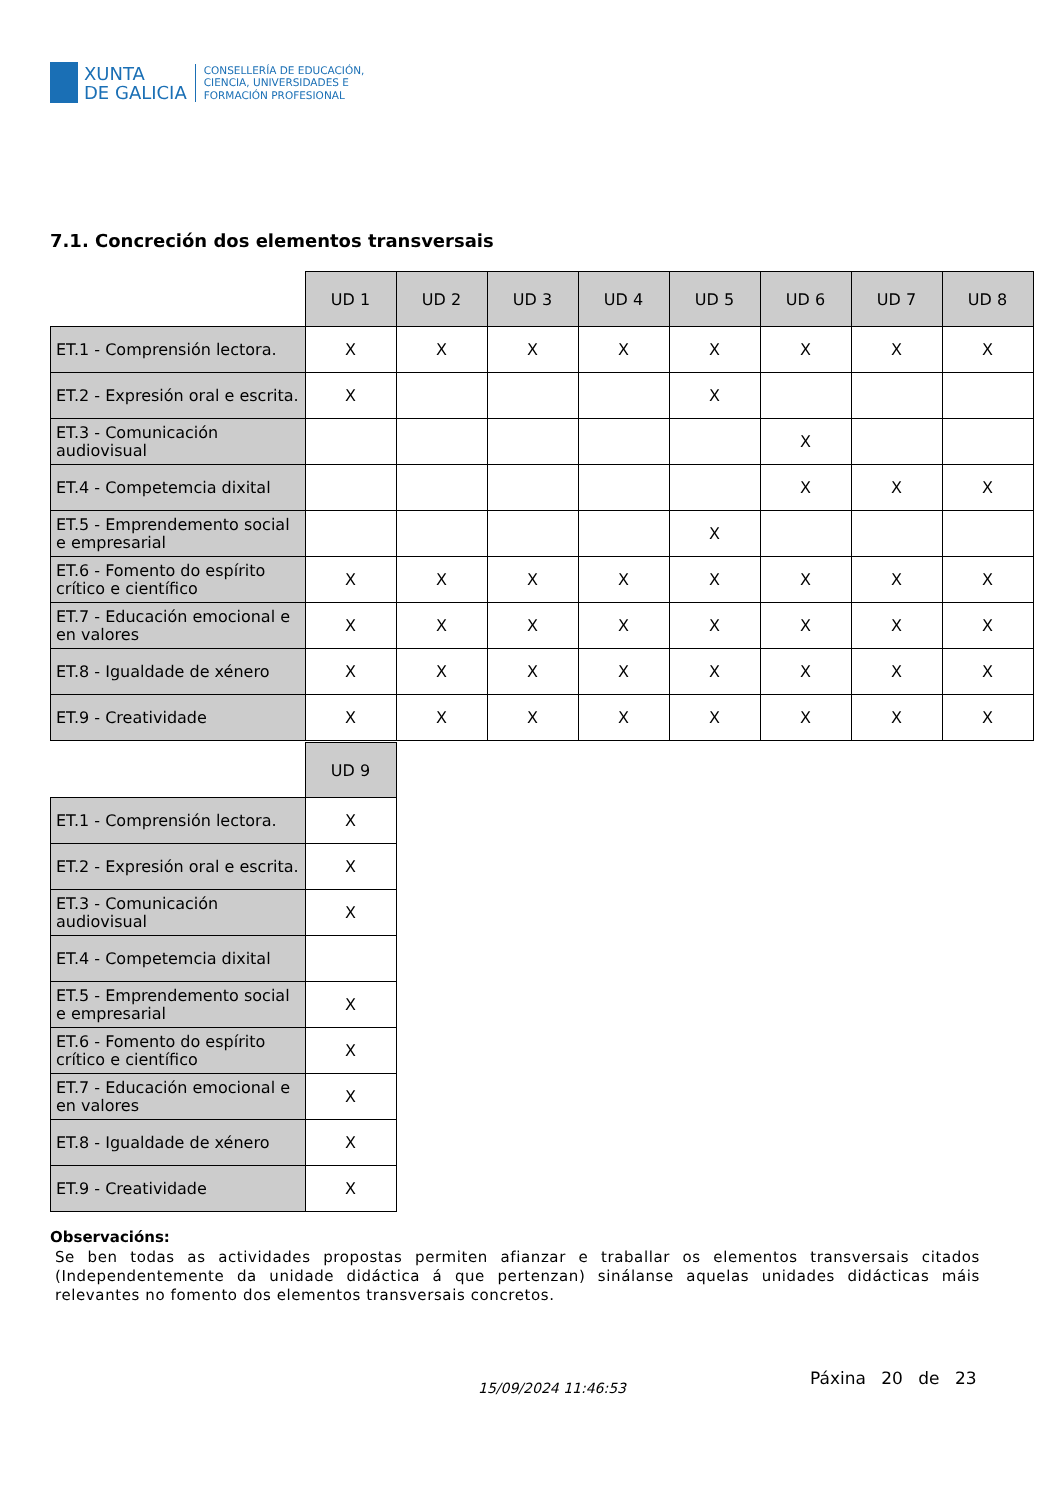XUNTA
DE GALICIA
CONSELLERÍA DE EDUCACIÓN,
CIENCIA, UNIVERSIDADES E
FORMACIÓN PROFESIONAL
7.1. Concreción dos elementos transversais
| | UD 1 | UD 2 | UD 3 | UD 4 | UD 5 | UD 6 | UD 7 | UD 8 |
| --- | --- | --- | --- | --- | --- | --- | --- | --- |
| ET.1 - Comprensión lectora. | X | X | X | X | X | X | X | X |
| ET.2 - Expresión oral e escrita. | X | | | | X | | | |
| ET.3 - Comunicación audiovisual | | | | | | X | | |
| ET.4 - Competemcia dixital | | | | | | X | X | X |
| ET.5 - Emprendemento social e empresarial | | | | | X | | | |
| ET.6 - Fomento do espírito crítico e científico | X | X | X | X | X | X | X | X |
| ET.7 - Educación emocional e en valores | X | X | X | X | X | X | X | X |
| ET.8 - Igualdade de xénero | X | X | X | X | X | X | X | X |
| ET.9 - Creatividade | X | X | X | X | X | X | X | X |
| | UD 9 |
| --- | --- |
| ET.1 - Comprensión lectora. | X |
| ET.2 - Expresión oral e escrita. | X |
| ET.3 - Comunicación audiovisual | X |
| ET.4 - Competemcia dixital | |
| ET.5 - Emprendemento social e empresarial | X |
| ET.6 - Fomento do espírito crítico e científico | X |
| ET.7 - Educación emocional e en valores | X |
| ET.8 - Igualdade de xénero | X |
| ET.9 - Creatividade | X |
Observacións:
Se ben todas as actividades propostas permiten afianzar e traballar os elementos transversais citados (Independentemente da unidade didáctica á que pertenzan) sinálanse aquelas unidades didácticas máis relevantes no fomento dos elementos transversais concretos.
15/09/2024 11:46:53 Páxina 20 de 23